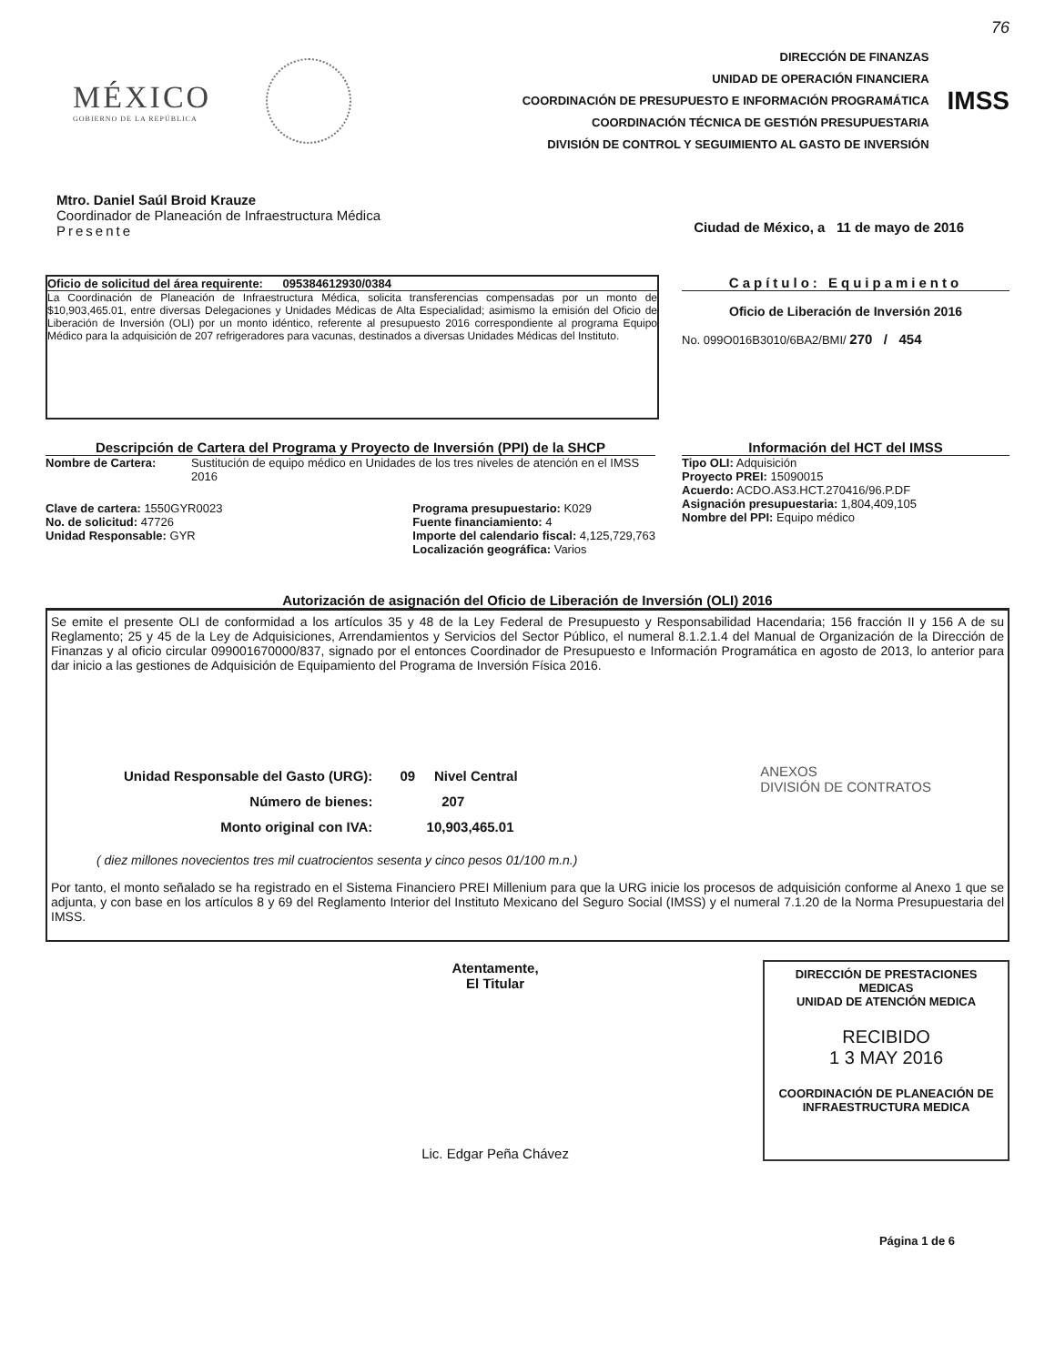76
MÉXICO
GOBIERNO DE LA REPÚBLICA
DIRECCIÓN DE FINANZAS
UNIDAD DE OPERACIÓN FINANCIERA
COORDINACIÓN DE PRESUPUESTO E INFORMACIÓN PROGRAMÁTICA
COORDINACIÓN TÉCNICA DE GESTIÓN PRESUPUESTARIA
DIVISIÓN DE CONTROL Y SEGUIMIENTO AL GASTO DE INVERSIÓN
IMSS
Mtro. Daniel Saúl Broid Krauze
Coordinador de Planeación de Infraestructura Médica
Presente
Ciudad de México, a 11 de mayo de 2016
Oficio de solicitud del área requirente: 095384612930/0384
La Coordinación de Planeación de Infraestructura Médica, solicita transferencias compensadas por un monto de $10,903,465.01, entre diversas Delegaciones y Unidades Médicas de Alta Especialidad; asimismo la emisión del Oficio de Liberación de Inversión (OLI) por un monto idéntico, referente al presupuesto 2016 correspondiente al programa Equipo Médico para la adquisición de 207 refrigeradores para vacunas, destinados a diversas Unidades Médicas del Instituto.
Capítulo: Equipamiento
Oficio de Liberación de Inversión 2016
No. 099O016B3010/6BA2/BMI/ 270 / 454
Descripción de Cartera del Programa y Proyecto de Inversión (PPI) de la SHCP
Nombre de Cartera: Sustitución de equipo médico en Unidades de los tres niveles de atención en el IMSS 2016
Clave de cartera: 1550GYR0023
No. de solicitud: 47726
Unidad Responsable: GYR
Programa presupuestario: K029
Fuente financiamiento: 4
Importe del calendario fiscal: 4,125,729,763
Localización geográfica: Varios
Información del HCT del IMSS
Tipo OLI: Adquisición
Proyecto PREI: 15090015
Acuerdo: ACDO.AS3.HCT.270416/96.P.DF
Asignación presupuestaria: 1,804,409,105
Nombre del PPI: Equipo médico
Autorización de asignación del Oficio de Liberación de Inversión (OLI) 2016
Se emite el presente OLI de conformidad a los artículos 35 y 48 de la Ley Federal de Presupuesto y Responsabilidad Hacendaria; 156 fracción II y 156 A de su Reglamento; 25 y 45 de la Ley de Adquisiciones, Arrendamientos y Servicios del Sector Público, el numeral 8.1.2.1.4 del Manual de Organización de la Dirección de Finanzas y al oficio circular 099001670000/837, signado por el entonces Coordinador de Presupuesto e Información Programática en agosto de 2013, lo anterior para dar inicio a las gestiones de Adquisición de Equipamiento del Programa de Inversión Física 2016.
Unidad Responsable del Gasto (URG):
Número de bienes:
Monto original con IVA:
09 Nivel Central
207
10,903,465.01
ANEXOS
DIVISIÓN DE CONTRATOS
( diez millones novecientos tres mil cuatrocientos sesenta y cinco pesos 01/100 m.n.)
Por tanto, el monto señalado se ha registrado en el Sistema Financiero PREI Millenium para que la URG inicie los procesos de adquisición conforme al Anexo 1 que se adjunta, y con base en los artículos 8 y 69 del Reglamento Interior del Instituto Mexicano del Seguro Social (IMSS) y el numeral 7.1.20 de la Norma Presupuestaria del IMSS.
Atentamente,
El Titular
Lic. Edgar Peña Chávez
DIRECCIÓN DE PRESTACIONES MEDICAS
UNIDAD DE ATENCIÓN MEDICA
RECIBIDO
1 3 MAY 2016
COORDINACIÓN DE PLANEACIÓN DE
INFRAESTRUCTURA MEDICA
Página 1 de 6